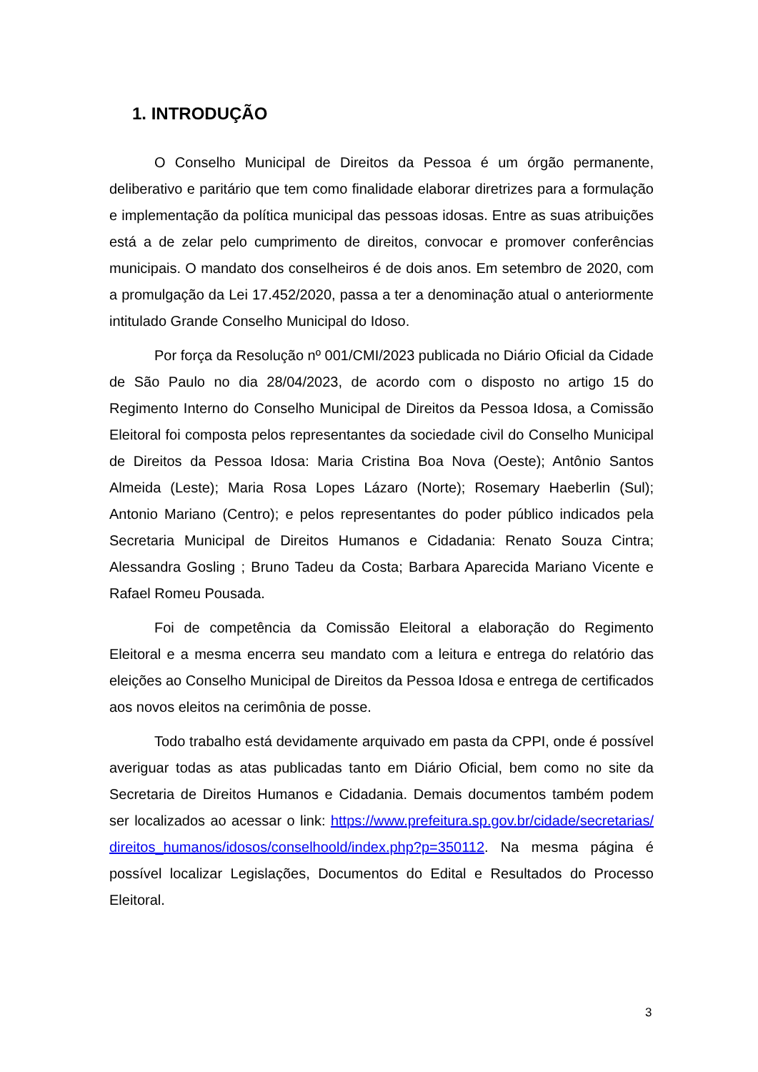1. INTRODUÇÃO
O Conselho Municipal de Direitos da Pessoa é um órgão permanente, deliberativo e paritário que tem como finalidade elaborar diretrizes para a formulação e implementação da política municipal das pessoas idosas. Entre as suas atribuições está a de zelar pelo cumprimento de direitos, convocar e promover conferências municipais. O mandato dos conselheiros é de dois anos. Em setembro de 2020, com a promulgação da Lei 17.452/2020, passa a ter a denominação atual o anteriormente intitulado Grande Conselho Municipal do Idoso.
Por força da Resolução nº 001/CMI/2023 publicada no Diário Oficial da Cidade de São Paulo no dia 28/04/2023, de acordo com o disposto no artigo 15 do Regimento Interno do Conselho Municipal de Direitos da Pessoa Idosa, a Comissão Eleitoral foi composta pelos representantes da sociedade civil do Conselho Municipal de Direitos da Pessoa Idosa: Maria Cristina Boa Nova (Oeste); Antônio Santos Almeida (Leste); Maria Rosa Lopes Lázaro (Norte); Rosemary Haeberlin (Sul); Antonio Mariano (Centro); e pelos representantes do poder público indicados pela Secretaria Municipal de Direitos Humanos e Cidadania: Renato Souza Cintra; Alessandra Gosling ; Bruno Tadeu da Costa; Barbara Aparecida Mariano Vicente e Rafael Romeu Pousada.
Foi de competência da Comissão Eleitoral a elaboração do Regimento Eleitoral e a mesma encerra seu mandato com a leitura e entrega do relatório das eleições ao Conselho Municipal de Direitos da Pessoa Idosa e entrega de certificados aos novos eleitos na cerimônia de posse.
Todo trabalho está devidamente arquivado em pasta da CPPI, onde é possível averiguar todas as atas publicadas tanto em Diário Oficial, bem como no site da Secretaria de Direitos Humanos e Cidadania. Demais documentos também podem ser localizados ao acessar o link: https://www.prefeitura.sp.gov.br/cidade/secretarias/direitos_humanos/idosos/conselhoold/index.php?p=350112. Na mesma página é possível localizar Legislações, Documentos do Edital e Resultados do Processo Eleitoral.
3